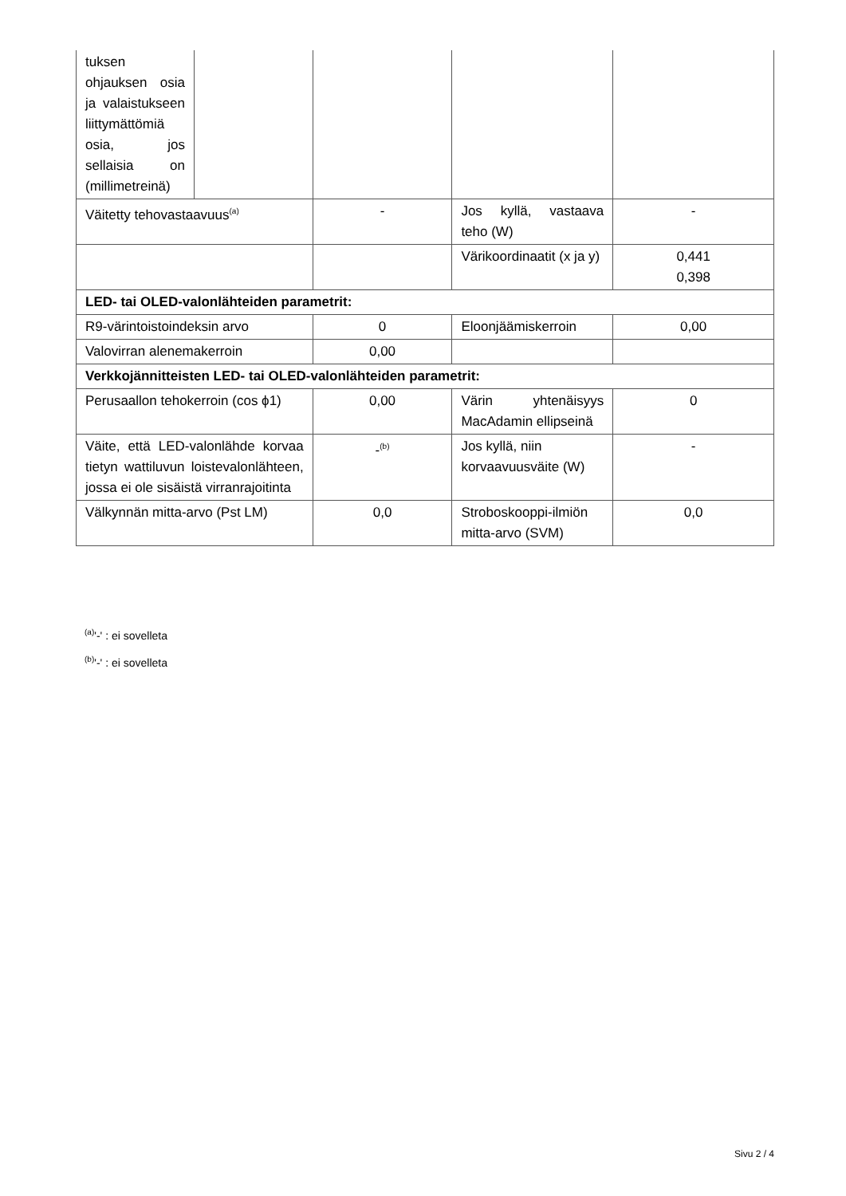| tuksen ohjauksen osia ja valaistukseen liittymättömiä osia, jos sellaisia on (millimetreinä) | | | | |
| Väitetty tehovastaavuus<sup>(a)</sup> | | - | Jos kyllä, vastaava teho (W) | - |
| | | | Värikoordinaatit (x ja y) | 0,441 0,398 |
| LED- tai OLED-valonlähteiden parametrit: | | | | |
| R9-värintoistoindeksin arvo | | 0 | Eloonjäämiskerroin | 0,00 |
| Valovirran alenemakerroin | | 0,00 | | |
| Verkkojännitteisten LED- tai OLED-valonlähteiden parametrit: | | | | |
| Perusaallon tehokerroin (cos ϕ1) | | 0,00 | Värin yhtenäisyys MacAdamin ellipseinä | 0 |
| Väite, että LED-valonlähde korvaa tietyn wattiluvun loistevalonlähteen, jossa ei ole sisäistä virranrajoitinta | | -<sup>(b)</sup> | Jos kyllä, niin korvaavuusväite (W) | - |
| Välkynnän mitta-arvo (Pst LM) | | 0,0 | Stroboskooppi-ilmiön mitta-arvo (SVM) | 0,0 |
<sup>(a)</sup> '-' : ei sovelleta
<sup>(b)</sup> '-' : ei sovelleta
Sivu 2 / 4